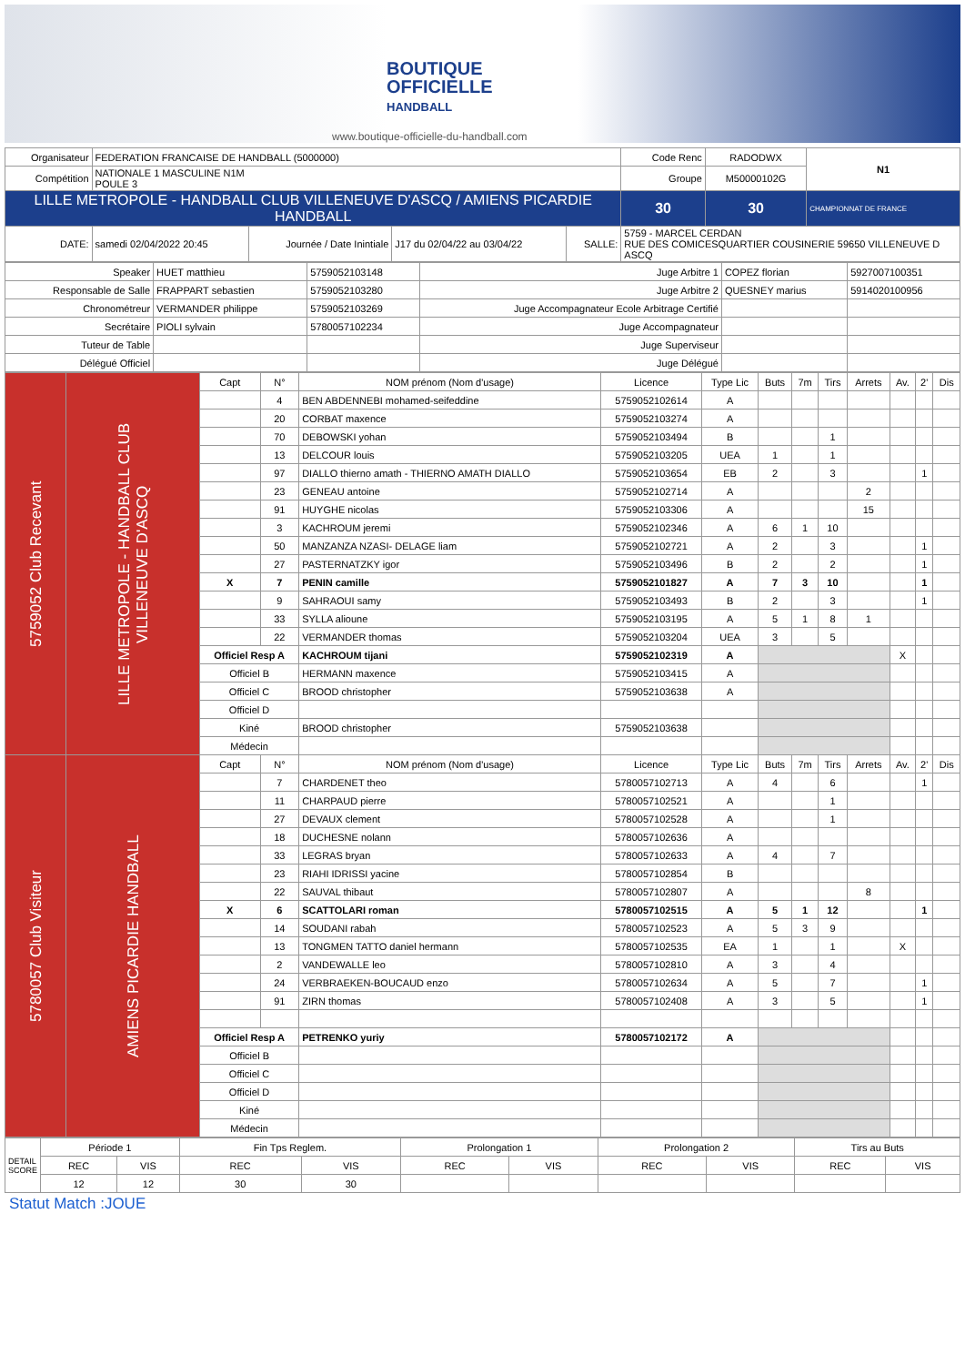BOUTIQUE
OFFICIELLE
HANDBALL
www.boutique-officielle-du-handball.com
| Organisateur | FEDERATION FRANCAISE DE HANDBALL (5000000) | | | | Code Renc | RADODWX | N1 |
| Compétition | NATIONALE 1 MASCULINE N1M POULE 3 | | | | Groupe | M50000102G | |
| LILLE METROPOLE - HANDBALL CLUB VILLENEUVE D'ASCQ / AMIENS PICARDIE HANDBALL | | | | | 30 | 30 | CHAMPIONNAT DE FRANCE |
| DATE: | samedi 02/04/2022 20:45 | Journée / Date Inintiale | J17 du 02/04/22 au 03/04/22 | SALLE: | 5759 - MARCEL CERDAN RUE DES COMICESQUARTIER COUSINERIE 59650 VILLENEUVE D ASCQ | | |
| Speaker | HUET matthieu | 5759052103148 | Juge Arbitre 1 | COPEZ florian | 5927007100351 |
| Responsable de Salle | FRAPPART sebastien | 5759052103280 | Juge Arbitre 2 | QUESNEY marius | 5914020100956 |
| Chronométreur | VERMANDER philippe | 5759052103269 | Juge Accompagnateur Ecole Arbitrage Certifié | | |
| Secrétaire | PIOLI sylvain | 5780057102234 | Juge Accompagnateur | | |
| Tuteur de Table | | | Juge Superviseur | | |
| Délégué Officiel | | | Juge Délégué | | |
| 5759052 Club Recevant | LILLE METROPOLE - HANDBALL CLUB VILLENEUVE D'ASCQ | Capt | N° | NOM prénom (Nom d'usage) | Licence | Type Lic | Buts | 7m | Tirs | Arrets | Av. | 2' | Dis |
| | | | 4 | BEN ABDENNEBI mohamed-seifeddine | 5759052102614 | A | | | | | | | |
| | | | 20 | CORBAT maxence | 5759052103274 | A | | | | | | | |
| | | | 70 | DEBOWSKI yohan | 5759052103494 | B | | | 1 | | | | |
| | | | 13 | DELCOUR louis | 5759052103205 | UEA | 1 | | 1 | | | | |
| | | | 97 | DIALLO thierno amath - THIERNO AMATH DIALLO | 5759052103654 | EB | 2 | | 3 | | | 1 | |
| | | | 23 | GENEAU antoine | 5759052102714 | A | | | | 2 | | | |
| | | | 91 | HUYGHE nicolas | 5759052103306 | A | | | | 15 | | | |
| | | | 3 | KACHROUM jeremi | 5759052102346 | A | 6 | 1 | 10 | | | | |
| | | | 50 | MANZANZA NZASI- DELAGE liam | 5759052102721 | A | 2 | | 3 | | | 1 | |
| | | | 27 | PASTERNATZKY igor | 5759052103496 | B | 2 | | 2 | | | 1 | |
| | | X | 7 | PENIN camille | 5759052101827 | A | 7 | 3 | 10 | | | 1 | |
| | | | 9 | SAHRAOUI samy | 5759052103493 | B | 2 | | 3 | | | 1 | |
| | | | 33 | SYLLA alioune | 5759052103195 | A | 5 | 1 | 8 | 1 | | | |
| | | | 22 | VERMANDER thomas | 5759052103204 | UEA | 3 | | 5 | | | | |
| | | Officiel Resp A | | KACHROUM tijani | 5759052102319 | A | | | | | X | | |
| | | Officiel B | | HERMANN maxence | 5759052103415 | A | | | | | | | |
| | | Officiel C | | BROOD christopher | 5759052103638 | A | | | | | | | |
| | | Officiel D | | | | | | | | | | | |
| | | Kiné | | BROOD christopher | 5759052103638 | | | | | | | | |
| | | Médecin | | | | | | | | | | | |
| 5780057 Club Visiteur | AMIENS PICARDIE HANDBALL | Capt | N° | NOM prénom (Nom d'usage) | Licence | Type Lic | Buts | 7m | Tirs | Arrets | Av. | 2' | Dis |
| | | | 7 | CHARDENET theo | 5780057102713 | A | 4 | | 6 | | | 1 | |
| | | | 11 | CHARPAUD pierre | 5780057102521 | A | | | 1 | | | | |
| | | | 27 | DEVAUX clement | 5780057102528 | A | | | 1 | | | | |
| | | | 18 | DUCHESNE nolann | 5780057102636 | A | | | | | | | |
| | | | 33 | LEGRAS bryan | 5780057102633 | A | 4 | | 7 | | | | |
| | | | 23 | RIAHI IDRISSI yacine | 5780057102854 | B | | | | | | | |
| | | | 22 | SAUVAL thibaut | 5780057102807 | A | | | | 8 | | | |
| | | X | 6 | SCATTOLARI roman | 5780057102515 | A | 5 | 1 | 12 | | | 1 | |
| | | | 14 | SOUDANI rabah | 5780057102523 | A | 5 | 3 | 9 | | | | |
| | | | 13 | TONGMEN TATTO daniel hermann | 5780057102535 | EA | 1 | | 1 | | X | | |
| | | | 2 | VANDEWALLE leo | 5780057102810 | A | 3 | | 4 | | | | |
| | | | 24 | VERBRAEKEN-BOUCAUD enzo | 5780057102634 | A | 5 | | 7 | | | 1 | |
| | | | 91 | ZIRN thomas | 5780057102408 | A | 3 | | 5 | | | 1 | |
| | | Officiel Resp A | | PETRENKO yuriy | 5780057102172 | A | | | | | | | |
| | | Officiel B | | | | | | | | | | | |
| | | Officiel C | | | | | | | | | | | |
| | | Officiel D | | | | | | | | | | | |
| | | Kiné | | | | | | | | | | | |
| | | Médecin | | | | | | | | | | | |
| DETAIL SCORE | Période 1 | | Fin Tps Reglem. | | Prolongation 1 | | Prolongation 2 | | Tirs au Buts | |
| | REC | VIS | REC | VIS | REC | VIS | REC | VIS | REC | VIS |
| | 12 | 12 | 30 | 30 | | | | | | |
Statut Match :JOUE